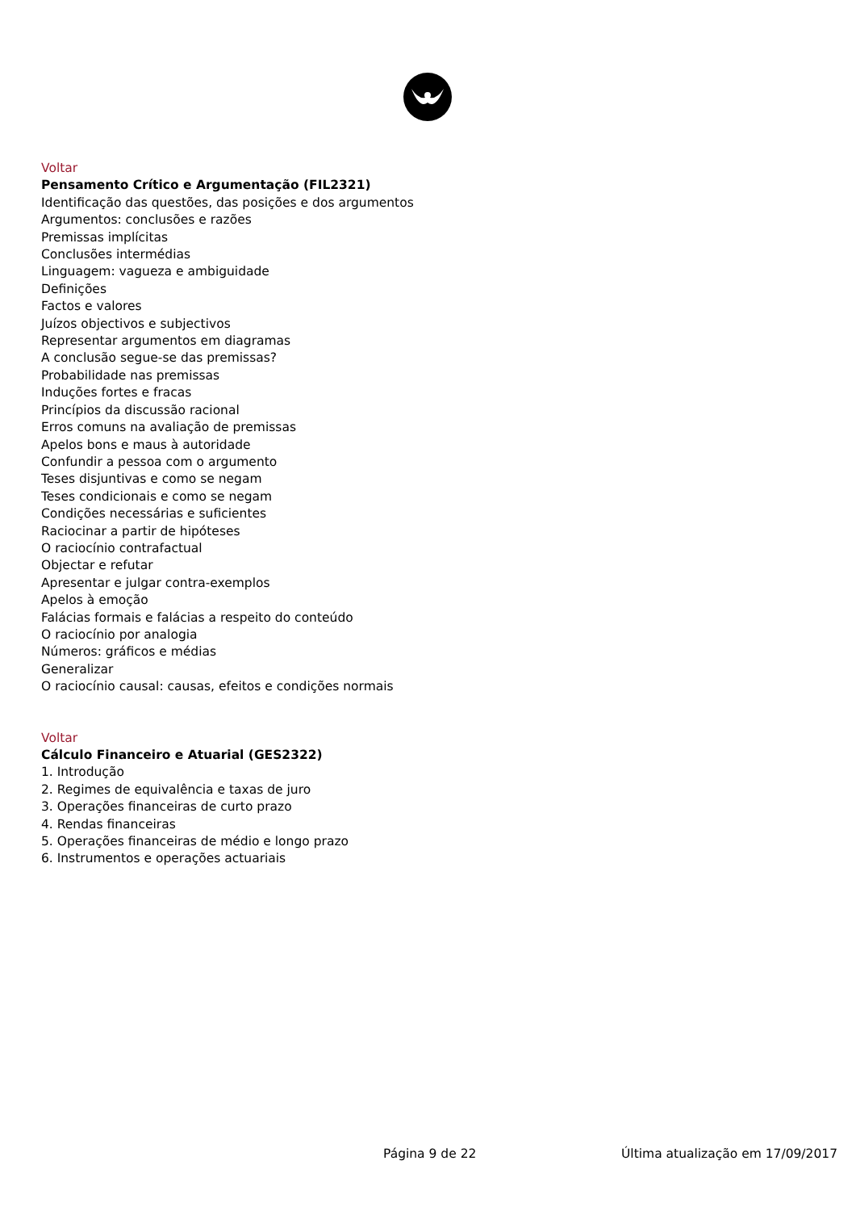Voltar
Pensamento Crítico e Argumentação (FIL2321)
Identificação das questões, das posições e dos argumentos
Argumentos: conclusões e razões
Premissas implícitas
Conclusões intermédias
Linguagem: vagueza e ambiguidade
Definições
Factos e valores
Juízos objectivos e subjectivos
Representar argumentos em diagramas
A conclusão segue-se das premissas?
Probabilidade nas premissas
Induções fortes e fracas
Princípios da discussão racional
Erros comuns na avaliação de premissas
Apelos bons e maus à autoridade
Confundir a pessoa com o argumento
Teses disjuntivas e como se negam
Teses condicionais e como se negam
Condições necessárias e suficientes
Raciocinar a partir de hipóteses
O raciocínio contrafactual
Objectar e refutar
Apresentar e julgar contra-exemplos
Apelos à emoção
Falácias formais e falácias a respeito do conteúdo
O raciocínio por analogia
Números: gráficos e médias
Generalizar
O raciocínio causal: causas, efeitos e condições normais
Voltar
Cálculo Financeiro e Atuarial (GES2322)
1. Introdução
2. Regimes de equivalência e taxas de juro
3. Operações financeiras de curto prazo
4. Rendas financeiras
5. Operações financeiras de médio e longo prazo
6. Instrumentos e operações actuariais
Página 9 de 22 Última atualização em 17/09/2017